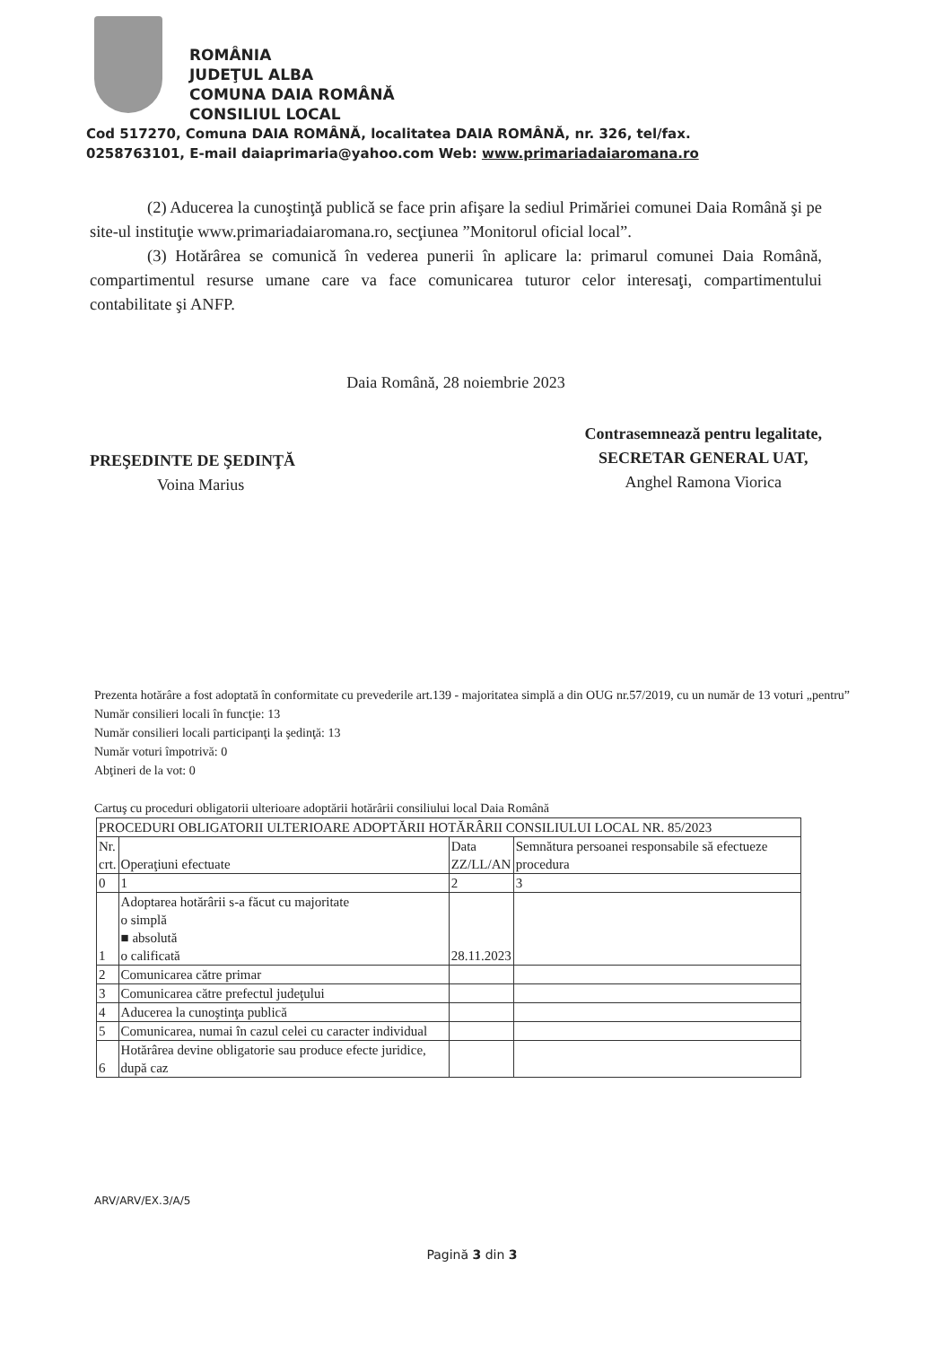ROMÂNIA
JUDEŢUL ALBA
COMUNA DAIA ROMÂNĂ
CONSILIUL LOCAL
Cod 517270, Comuna DAIA ROMÂNĂ, localitatea DAIA ROMÂNĂ, nr. 326, tel/fax.
0258763101, E-mail daiaprimaria@yahoo.com Web: www.primariadaiaromana.ro
(2) Aducerea la cunoştinţă publică se face prin afişare la sediul Primăriei comunei Daia Română şi pe site-ul instituţie www.primariadaiaromana.ro, secţiunea ”Monitorul oficial local”.
(3) Hotărârea se comunică în vederea punerii în aplicare la: primarul comunei Daia Română, compartimentul resurse umane care va face comunicarea tuturor celor interesaţi, compartimentului contabilitate şi ANFP.
Daia Română, 28 noiembrie 2023
PREŞEDINTE DE ŞEDINŢĂ
Voina Marius
Contrasemnează pentru legalitate,
SECRETAR GENERAL UAT,
Anghel Ramona Viorica
Prezenta hotărâre a fost adoptată în conformitate cu prevederile art.139 - majoritatea simplă a din OUG nr.57/2019, cu un număr de 13 voturi „pentru”
Număr consilieri locali în funcţie: 13
Număr consilieri locali participanţi la şedinţă: 13
Număr voturi împotrivă: 0
Abţineri de la vot: 0
Cartuş cu proceduri obligatorii ulterioare adoptării hotărârii consiliului local Daia Română
| PROCEDURI OBLIGATORII ULTERIOARE ADOPTĂRII HOTĂRÂRII CONSILIULUI LOCAL NR. 85/2023 | | | |
| Nr. crt. | Operaţiuni efectuate | Data ZZ/LL/AN | Semnătura persoanei responsabile să efectueze procedura |
| 0 | 1 | 2 | 3 |
| 1 | Adoptarea hotărârii s-a făcut cu majoritate o simplă ■ absolută o calificată | 28.11.2023 | |
| 2 | Comunicarea către primar | | |
| 3 | Comunicarea către prefectul judeţului | | |
| 4 | Aducerea la cunoştinţa publică | | |
| 5 | Comunicarea, numai în cazul celei cu caracter individual | | |
| 6 | Hotărârea devine obligatorie sau produce efecte juridice, după caz | | |
ARV/ARV/EX.3/A/5
Pagină 3 din 3